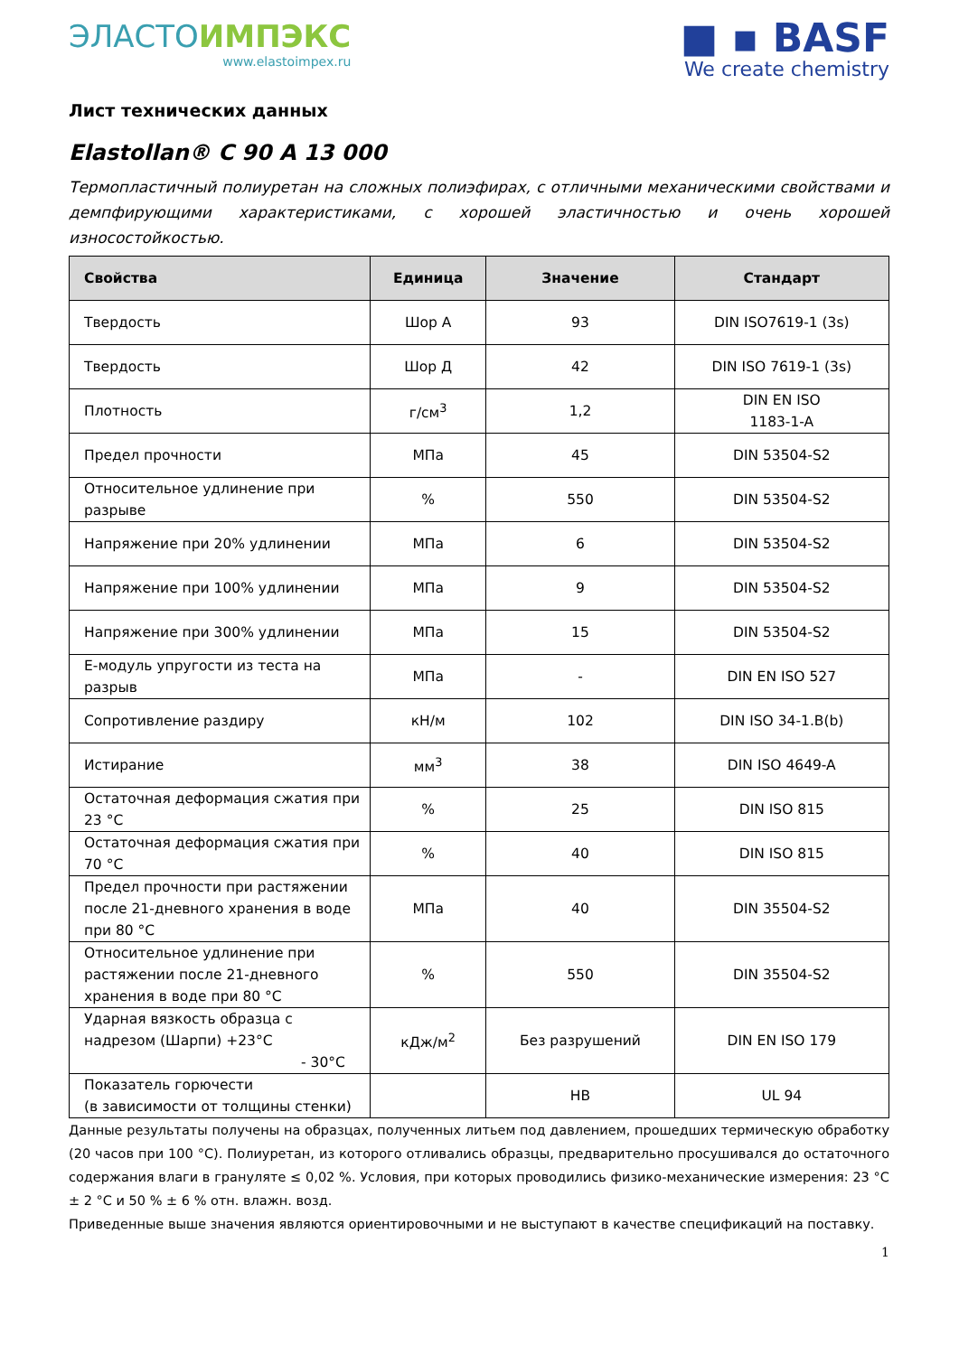ЭЛАСТОИМПЭКС
www.elastoimpex.ru
■ ▪ BASF
We create chemistry
Лист технических данных
Elastollan® C 90 A 13 000
Термопластичный полиуретан на сложных полиэфирах, с отличными механическими свойствами и демпфирующими характеристиками, с хорошей эластичностью и очень хорошей износостойкостью.
| Свойства | Единица | Значение | Стандарт |
| --- | --- | --- | --- |
| Твердость | Шор А | 93 | DIN ISO7619-1 (3s) |
| Твердость | Шор Д | 42 | DIN ISO 7619-1 (3s) |
| Плотность | г/см<sup>3</sup> | 1,2 | DIN EN ISO 1183-1-A |
| Предел прочности | МПа | 45 | DIN 53504-S2 |
| Относительное удлинение при разрыве | % | 550 | DIN 53504-S2 |
| Напряжение при 20% удлинении | МПа | 6 | DIN 53504-S2 |
| Напряжение при 100% удлинении | МПа | 9 | DIN 53504-S2 |
| Напряжение при 300% удлинении | МПа | 15 | DIN 53504-S2 |
| Е-модуль упругости из теста на разрыв | МПа | - | DIN EN ISO 527 |
| Сопротивление раздиру | кН/м | 102 | DIN ISO 34-1.B(b) |
| Истирание | мм<sup>3</sup> | 38 | DIN ISO 4649-A |
| Остаточная деформация сжатия при 23 °С | % | 25 | DIN ISO 815 |
| Остаточная деформация сжатия при 70 °С | % | 40 | DIN ISO 815 |
| Предел прочности при растяжении после 21-дневного хранения в воде при 80 °С | МПа | 40 | DIN 35504-S2 |
| Относительное удлинение при растяжении после 21-дневного хранения в воде при 80 °С | % | 550 | DIN 35504-S2 |
| Ударная вязкость образца с надрезом (Шарпи) +23°С - 30°С | кДж/м<sup>2</sup> | Без разрушений | DIN EN ISO 179 |
| Показатель горючести (в зависимости от толщины стенки) | | HB | UL 94 |
Данные результаты получены на образцах, полученных литьем под давлением, прошедших термическую обработку (20 часов при 100 °С). Полиуретан, из которого отливались образцы, предварительно просушивался до остаточного содержания влаги в грануляте ≤ 0,02 %. Условия, при которых проводились физико-механические измерения: 23 °С ± 2 °С и 50 % ± 6 % отн. влажн. возд.
Приведенные выше значения являются ориентировочными и не выступают в качестве спецификаций на поставку.
1